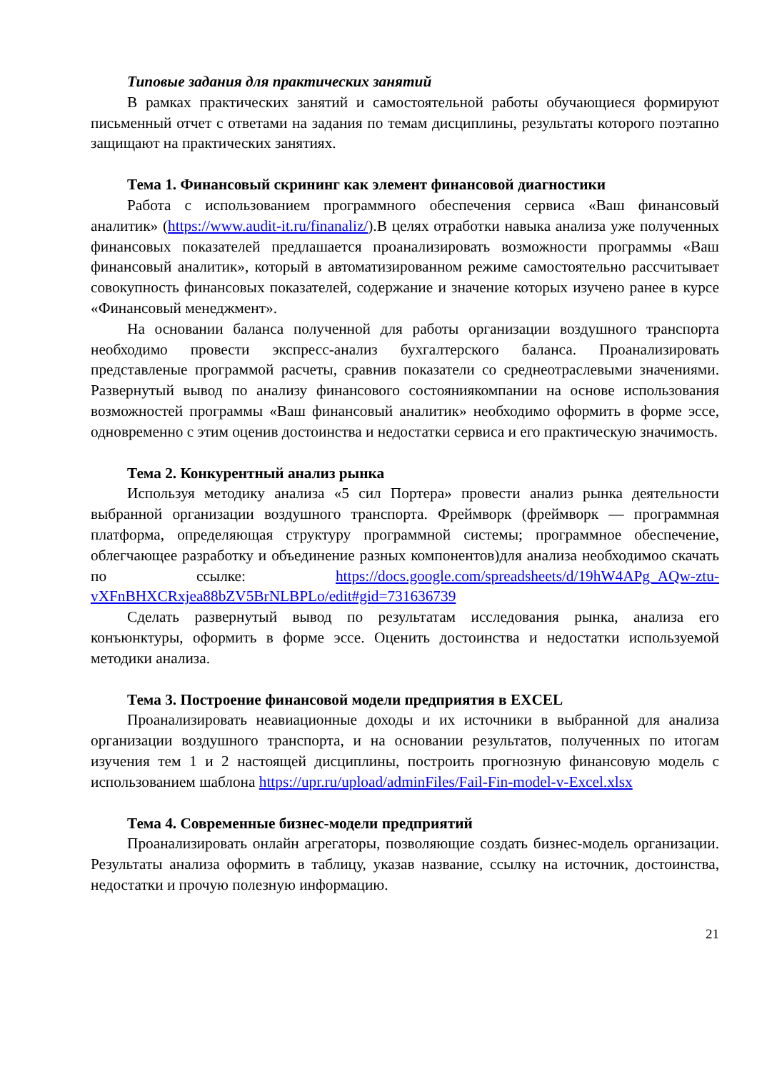Типовые задания для практических занятий
В рамках практических занятий и самостоятельной работы обучающиеся формируют письменный отчет с ответами на задания по темам дисциплины, результаты которого поэтапно защищают на практических занятиях.
Тема 1. Финансовый скрининг как элемент финансовой диагностики
Работа с использованием программного обеспечения сервиса «Ваш финансовый аналитик» (https://www.audit-it.ru/finanaliz/).В целях отработки навыка анализа уже полученных финансовых показателей предлашается проанализировать возможности программы «Ваш финансовый аналитик», который в автоматизированном режиме самостоятельно рассчитывает совокупность финансовых показателей, содержание и значение которых изучено ранее в курсе «Финансовый менеджмент».
На основании баланса полученной для работы организации воздушного транспорта необходимо провести экспресс-анализ бухгалтерского баланса. Проанализировать представленые программой расчеты, сравнив показатели со среднеотраслевыми значениями. Развернутый вывод по анализу финансового состояниякомпании на основе использования возможностей программы «Ваш финансовый аналитик» необходимо оформить в форме эссе, одновременно с этим оценив достоинства и недостатки сервиса и его практическую значимость.
Тема 2. Конкурентный анализ рынка
Используя методику анализа «5 сил Портера» провести анализ рынка деятельности выбранной организации воздушного транспорта. Фреймворк (фреймворк — программная платформа, определяющая структуру программной системы; программное обеспечение, облегчающее разработку и объединение разных компонентов)для анализа необходимоо скачать по ссылке: https://docs.google.com/spreadsheets/d/19hW4APg_AQw-ztu-vXFnBHXCRxjea88bZV5BrNLBPLo/edit#gid=731636739
Сделать развернутый вывод по результатам исследования рынка, анализа его конъюнктуры, оформить в форме эссе. Оценить достоинства и недостатки используемой методики анализа.
Тема 3. Построение финансовой модели предприятия в EXCEL
Проанализировать неавиационные доходы и их источники в выбранной для анализа организации воздушного транспорта, и на основании результатов, полученных по итогам изучения тем 1 и 2 настоящей дисциплины, построить прогнозную финансовую модель с использованием шаблона https://upr.ru/upload/adminFiles/Fail-Fin-model-v-Excel.xlsx
Тема 4. Современные бизнес-модели предприятий
Проанализировать онлайн агрегаторы, позволяющие создать бизнес-модель организации. Результаты анализа оформить в таблицу, указав название, ссылку на источник, достоинства, недостатки и прочую полезную информацию.
21